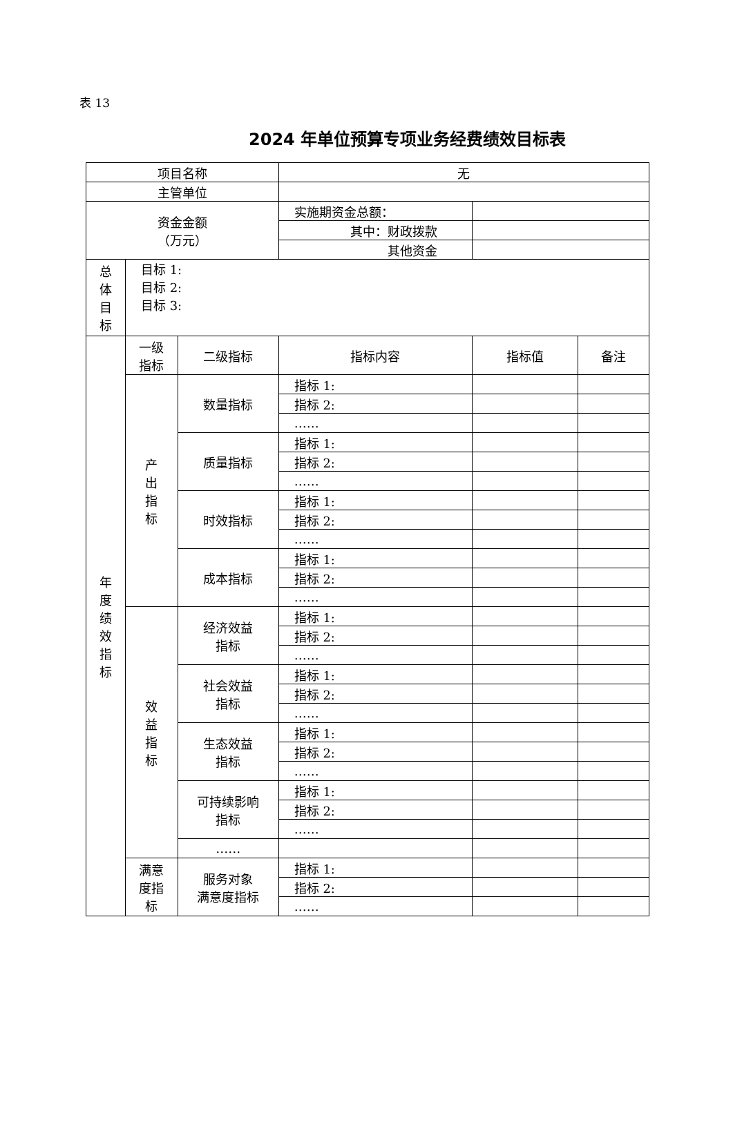表 13
2024 年单位预算专项业务经费绩效目标表
| 项目名称 | | | 无 | | |
| 主管单位 | | | | | |
| 资金金额 （万元） | | | 实施期资金总额： | | |
| | | | 其中：财政拨款 | | |
| | | | 其他资金 | | |
| 总 体 目 标 | 目标 1: 目标 2: 目标 3: | | | | |
| 年 度 绩 效 指 标 | 一级 指标 | 二级指标 | 指标内容 | 指标值 | 备注 |
| | 产 出 指 标 | 数量指标 | 指标 1: | | |
| | | | 指标 2: | | |
| | | | …… | | |
| | | 质量指标 | 指标 1: | | |
| | | | 指标 2: | | |
| | | | …… | | |
| | | 时效指标 | 指标 1: | | |
| | | | 指标 2: | | |
| | | | …… | | |
| | | 成本指标 | 指标 1: | | |
| | | | 指标 2: | | |
| | | | …… | | |
| | 效 益 指 标 | 经济效益 指标 | 指标 1: | | |
| | | | 指标 2: | | |
| | | | …… | | |
| | | 社会效益 指标 | 指标 1: | | |
| | | | 指标 2: | | |
| | | | …… | | |
| | | 生态效益 指标 | 指标 1: | | |
| | | | 指标 2: | | |
| | | | …… | | |
| | | 可持续影响 指标 | 指标 1: | | |
| | | | 指标 2: | | |
| | | | …… | | |
| | | …… | | | |
| | 满意 度指 标 | 服务对象 满意度指标 | 指标 1: | | |
| | | | 指标 2: | | |
| | | | …… | | |